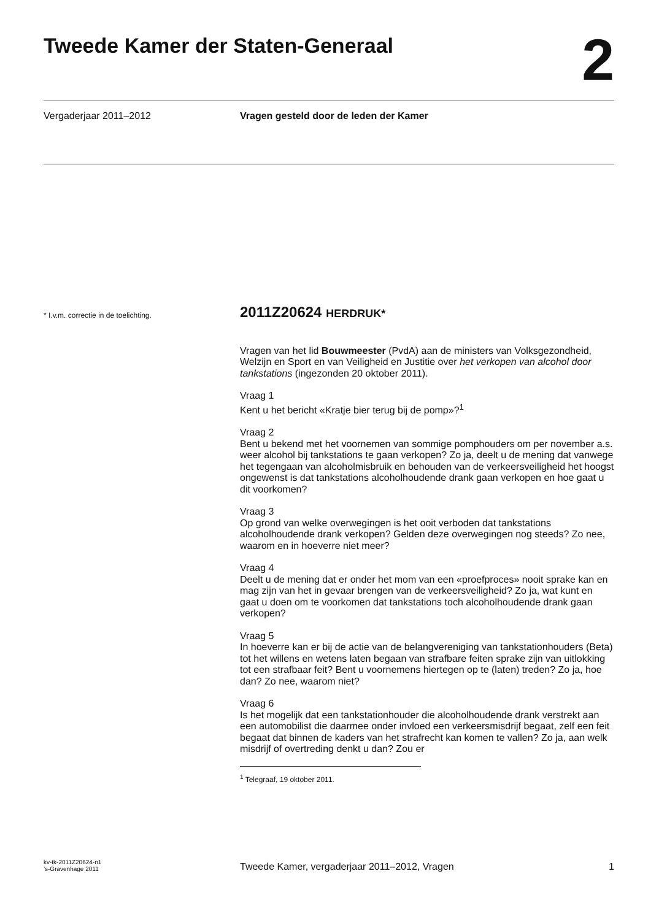Tweede Kamer der Staten-Generaal
2
Vergaderjaar 2011–2012 Vragen gesteld door de leden der Kamer
* I.v.m. correctie in de toelichting.
2011Z20624 HERDRUK*
Vragen van het lid Bouwmeester (PvdA) aan de ministers van Volksgezondheid, Welzijn en Sport en van Veiligheid en Justitie over het verkopen van alcohol door tankstations (ingezonden 20 oktober 2011).
Vraag 1
Kent u het bericht «Kratje bier terug bij de pomp»?<sup>1</sup>
Vraag 2
Bent u bekend met het voornemen van sommige pomphouders om per november a.s. weer alcohol bij tankstations te gaan verkopen? Zo ja, deelt u de mening dat vanwege het tegengaan van alcoholmisbruik en behouden van de verkeersveiligheid het hoogst ongewenst is dat tankstations alcoholhoudende drank gaan verkopen en hoe gaat u dit voorkomen?
Vraag 3
Op grond van welke overwegingen is het ooit verboden dat tankstations alcoholhoudende drank verkopen? Gelden deze overwegingen nog steeds? Zo nee, waarom en in hoeverre niet meer?
Vraag 4
Deelt u de mening dat er onder het mom van een «proefproces» nooit sprake kan en mag zijn van het in gevaar brengen van de verkeersveiligheid? Zo ja, wat kunt en gaat u doen om te voorkomen dat tankstations toch alcoholhoudende drank gaan verkopen?
Vraag 5
In hoeverre kan er bij de actie van de belangvereniging van tankstationhouders (Beta) tot het willens en wetens laten begaan van strafbare feiten sprake zijn van uitlokking tot een strafbaar feit? Bent u voornemens hiertegen op te (laten) treden? Zo ja, hoe dan? Zo nee, waarom niet?
Vraag 6
Is het mogelijk dat een tankstationhouder die alcoholhoudende drank verstrekt aan een automobilist die daarmee onder invloed een verkeersmisdrijf begaat, zelf een feit begaat dat binnen de kaders van het strafrecht kan komen te vallen? Zo ja, aan welk misdrijf of overtreding denkt u dan? Zou er
<sup>1</sup> Telegraaf, 19 oktober 2011.
kv-tk-2011Z20624-n1
’s-Gravenhage 2011
Tweede Kamer, vergaderjaar 2011–2012, Vragen
1